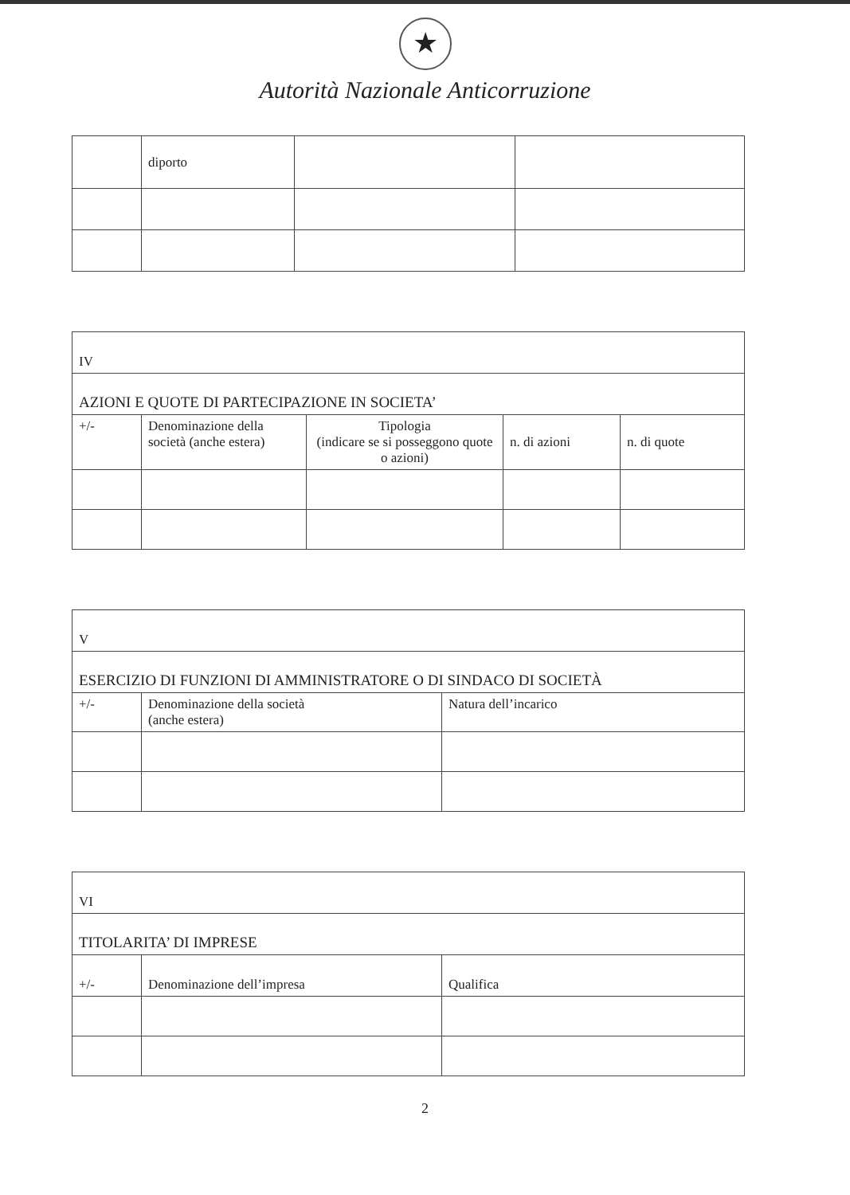★
Autorità Nazionale Anticorruzione
| | diporto | | |
| IV | | | | |
| AZIONI E QUOTE DI PARTECIPAZIONE IN SOCIETA’ | | | | |
| +/- | Denominazione della società (anche estera) | Tipologia (indicare se si posseggono quote o azioni) | n. di azioni | n. di quote |
| V | | |
| ESERCIZIO DI FUNZIONI DI AMMINISTRATORE O DI SINDACO DI SOCIETÀ | | |
| +/- | Denominazione della società (anche estera) | Natura dell’incarico |
| VI | | |
| TITOLARITA’ DI IMPRESE | | |
| +/- | Denominazione dell’impresa | Qualifica |
2